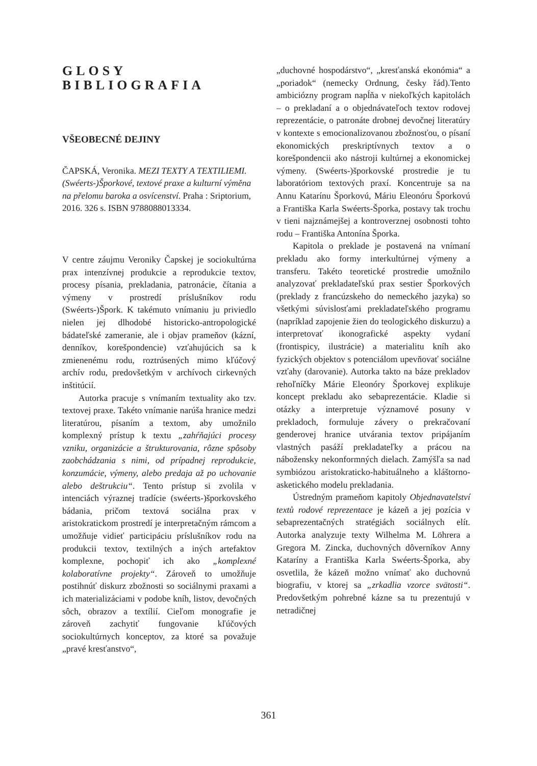GLOSY
BIBLIOGRAFIA
VŠEOBECNÉ DEJINY
ČAPSKÁ, Veronika. MEZI TEXTY A TEXTILIEMI. (Swéerts-)Šporkové, textové praxe a kulturní výměna na přelomu baroka a osvícenství. Praha : Sriptorium, 2016. 326 s. ISBN 9788088013334.
V centre záujmu Veroniky Čapskej je sociokultúrna prax intenzívnej produkcie a reprodukcie textov, procesy písania, prekladania, patronácie, čítania a výmeny v prostredí príslušníkov rodu (Swéerts-)Špork. K takémuto vnímaniu ju priviedlo nielen jej dlhodobé historicko-antropologické bádateľské zameranie, ale i objav prameňov (kázní, denníkov, korešpondencie) vzťahujúcich sa k zmienenému rodu, roztrúsených mimo kľúčový archív rodu, predovšetkým v archívoch cirkevných inštitúcií.
Autorka pracuje s vnímaním textuality ako tzv. textovej praxe. Takéto vnímanie narúša hranice medzi literatúrou, písaním a textom, aby umožnilo komplexný prístup k textu „zahŕňajúci procesy vzniku, organizácie a štrukturovania, rôzne spôsoby zaobchádzania s nimi, od prípadnej reprodukcie, konzumácie, výmeny, alebo predaja až po uchovanie alebo deštrukciu“. Tento prístup si zvolila v intenciách výraznej tradície (swéerts-)šporkovského bádania, pričom textová sociálna prax v aristokratickom prostredí je interpretačným rámcom a umožňuje vidieť participáciu príslušníkov rodu na produkcii textov, textilných a iných artefaktov komplexne, pochopiť ich ako „komplexné kolaboratívne projekty“. Zároveň to umožňuje postihnúť diskurz zbožnosti so sociálnymi praxami a ich materializáciami v podobe kníh, listov, devočných sôch, obrazov a textílií. Cieľom monografie je zároveň zachytiť fungovanie kľúčových sociokultúrnych konceptov, za ktoré sa považuje „pravé kresťanstvo“,
„duchovné hospodárstvo“, „kresťanská ekonómia“ a „poriadok“ (nemecky Ordnung, česky řád).Tento ambiciózny program napĺňa v niekoľkých kapitolách – o prekladaní a o objednávateľoch textov rodovej reprezentácie, o patronáte drobnej devočnej literatúry v kontexte s emocionalizovanou zbožnosťou, o písaní ekonomických preskriptívnych textov a o korešpondencii ako nástroji kultúrnej a ekonomickej výmeny. (Swéerts-)šporkovské prostredie je tu laboratóriom textových praxí. Koncentruje sa na Annu Katarínu Šporkovú, Máriu Eleonóru Šporkovú a Františka Karla Swéerts-Šporka, postavy tak trochu v tieni najznámejšej a kontroverznej osobnosti tohto rodu – Františka Antonína Šporka.
Kapitola o preklade je postavená na vnímaní prekladu ako formy interkultúrnej výmeny a transferu. Takéto teoretické prostredie umožnilo analyzovať prekladateľskú prax sestier Šporkových (preklady z francúzskeho do nemeckého jazyka) so všetkými súvislosťami prekladateľského programu (napríklad zapojenie žien do teologického diskurzu) a interpretovať ikonografické aspekty vydaní (frontispicy, ilustrácie) a materialitu kníh ako fyzických objektov s potenciálom upevňovať sociálne vzťahy (darovanie). Autorka takto na báze prekladov rehoľníčky Márie Eleonóry Šporkovej explikuje koncept prekladu ako sebaprezentácie. Kladie si otázky a interpretuje významové posuny v prekladoch, formuluje závery o prekračovaní genderovej hranice utvárania textov pripájaním vlastných pasáží prekladateľky a prácou na nábožensky nekonformných dielach. Zamýšľa sa nad symbiózou aristokraticko-habituálneho a kláštorno-asketického modelu prekladania.
Ústredným prameňom kapitoly Objednavatelství textů rodové reprezentace je kázeň a jej pozícia v sebaprezentačných stratégiách sociálnych elít. Autorka analyzuje texty Wilhelma M. Löhrera a Gregora M. Zincka, duchovných dôverníkov Anny Kataríny a Františka Karla Swéerts-Šporka, aby osvetlila, že kázeň možno vnímať ako duchovnú biografiu, v ktorej sa „zrkadlia vzorce svätosti“. Predovšetkým pohrebné kázne sa tu prezentujú v netradičnej
361